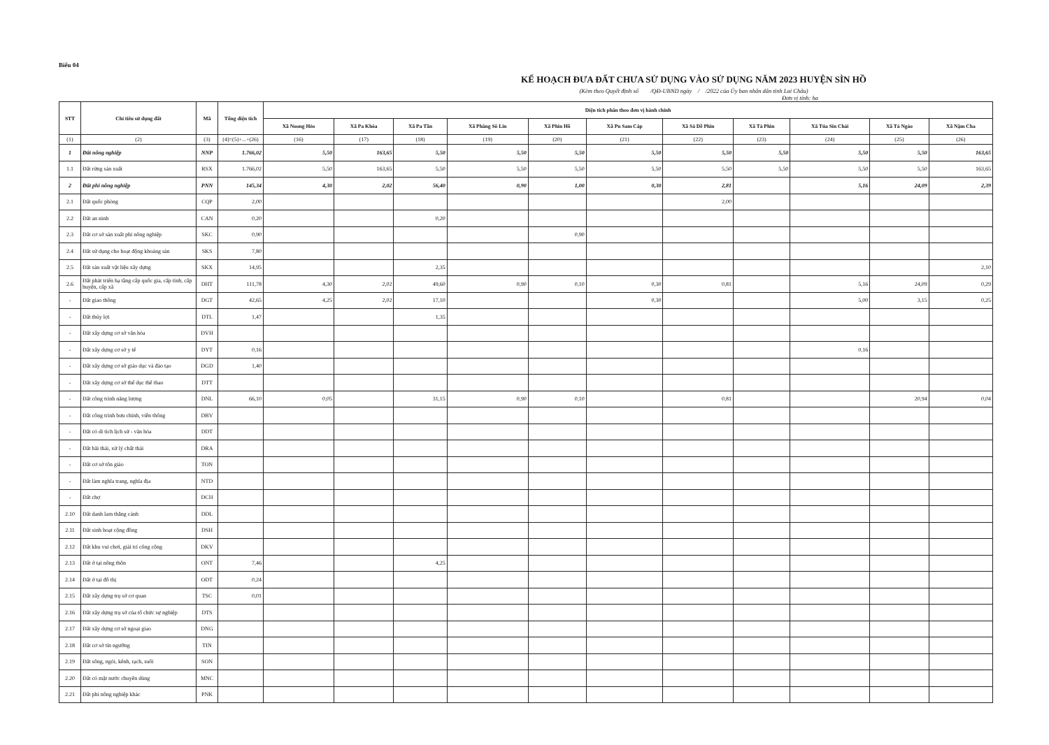Biểu 04
KẾ HOẠCH ĐƯA ĐẤT CHƯA SỬ DỤNG VÀO SỬ DỤNG NĂM 2023 HUYỆN SÌN HỒ
(Kèm theo Quyết định số /QĐ-UBND ngày / /2022 của Ủy ban nhân dân tỉnh Lai Châu)
Đơn vị tính: ha
| STT | Chỉ tiêu sử dụng đất | Mã | Tổng diện tích | Diện tích phân theo đơn vị hành chính | | | | | | | | | | |
| --- | --- | --- | --- | --- | --- | --- | --- | --- | --- | --- | --- | --- | --- | --- |
| | | | | Xã Noong Hẻo | Xã Pa Khóa | Xã Pa Tần | Xã Phăng Sô Lin | Xã Phìn Hồ | Xã Pu Sam Cáp | Xã Sà Dề Phìn | Xã Tả Phìn | Xã Tủa Sín Chải | Xã Tả Ngảo | Xã Nậm Cha |
| (1) | (2) | (3) | (4)=(5)+...+(26) | (16) | (17) | (18) | (19) | (20) | (21) | (22) | (23) | (24) | (25) | (26) |
| 1 | Đất nông nghiệp | NNP | 1.766,02 | 5,50 | 163,65 | 5,50 | 5,50 | 5,50 | 5,50 | 5,50 | 5,50 | 5,50 | 5,50 | 163,65 |
| 1.1 | Đất rừng sản xuất | RSX | 1.766,02 | 5,50 | 163,65 | 5,50 | 5,50 | 5,50 | 5,50 | 5,50 | 5,50 | 5,50 | 5,50 | 163,65 |
| 2 | Đất phi nông nghiệp | PNN | 145,34 | 4,30 | 2,02 | 56,40 | 0,90 | 1,00 | 0,30 | 2,81 | | 5,16 | 24,09 | 2,39 |
| 2.1 | Đất quốc phòng | CQP | 2,00 | | | | | | | 2,00 | | | | |
| 2.2 | Đất an ninh | CAN | 0,20 | | | 0,20 | | | | | | | | |
| 2.3 | Đất cơ sở sản xuất phi nông nghiệp | SKC | 0,90 | | | | | 0,90 | | | | | | |
| 2.4 | Đất sử dụng cho hoạt động khoáng sản | SKS | 7,80 | | | | | | | | | | | |
| 2.5 | Đất sản xuất vật liệu xây dựng | SKX | 14,95 | | | 2,35 | | | | | | | | 2,10 |
| 2.6 | Đất phát triển hạ tầng cấp quốc gia, cấp tỉnh, cấp huyện, cấp xã | DHT | 111,78 | 4,30 | 2,02 | 49,60 | 0,90 | 0,10 | 0,30 | 0,81 | | 5,16 | 24,09 | 0,29 |
| - | Đất giao thông | DGT | 42,65 | 4,25 | 2,02 | 17,10 | | | 0,30 | | | 5,00 | 3,15 | 0,25 |
| - | Đất thủy lợi | DTL | 1,47 | | | 1,35 | | | | | | | | |
| - | Đất xây dựng cơ sở văn hóa | DVH | | | | | | | | | | | | |
| - | Đất xây dựng cơ sở y tế | DYT | 0,16 | | | | | | | | | 0,16 | | |
| - | Đất xây dựng cơ sở giáo dục và đào tạo | DGD | 1,40 | | | | | | | | | | | |
| - | Đất xây dựng cơ sở thể dục thể thao | DTT | | | | | | | | | | | | |
| - | Đất công trình năng lượng | DNL | 66,10 | 0,05 | | 31,15 | 0,90 | 0,10 | | 0,81 | | | 20,94 | 0,04 |
| - | Đất công trình bưu chính, viễn thông | DBV | | | | | | | | | | | | |
| - | Đất có di tích lịch sử - văn hóa | DDT | | | | | | | | | | | | |
| - | Đất bãi thải, xử lý chất thải | DRA | | | | | | | | | | | | |
| - | Đất cơ sở tôn giáo | TON | | | | | | | | | | | | |
| - | Đất làm nghĩa trang, nghĩa địa | NTD | | | | | | | | | | | | |
| - | Đất chợ | DCH | | | | | | | | | | | | |
| 2.10 | Đất danh lam thắng cảnh | DDL | | | | | | | | | | | | |
| 2.11 | Đất sinh hoạt cộng đồng | DSH | | | | | | | | | | | | |
| 2.12 | Đất khu vui chơi, giải trí công cộng | DKV | | | | | | | | | | | | |
| 2.13 | Đất ở tại nông thôn | ONT | 7,46 | | | 4,25 | | | | | | | | |
| 2.14 | Đất ở tại đô thị | ODT | 0,24 | | | | | | | | | | | |
| 2.15 | Đất xây dựng trụ sở cơ quan | TSC | 0,01 | | | | | | | | | | | |
| 2.16 | Đất xây dựng trụ sở của tổ chức sự nghiệp | DTS | | | | | | | | | | | | |
| 2.17 | Đất xây dựng cơ sở ngoại giao | DNG | | | | | | | | | | | | |
| 2.18 | Đất cơ sở tín ngưỡng | TIN | | | | | | | | | | | | |
| 2.19 | Đất sông, ngòi, kênh, rạch, suối | SON | | | | | | | | | | | | |
| 2.20 | Đất có mặt nước chuyên dùng | MNC | | | | | | | | | | | | |
| 2.21 | Đất phi nông nghiệp khác | PNK | | | | | | | | | | | | |